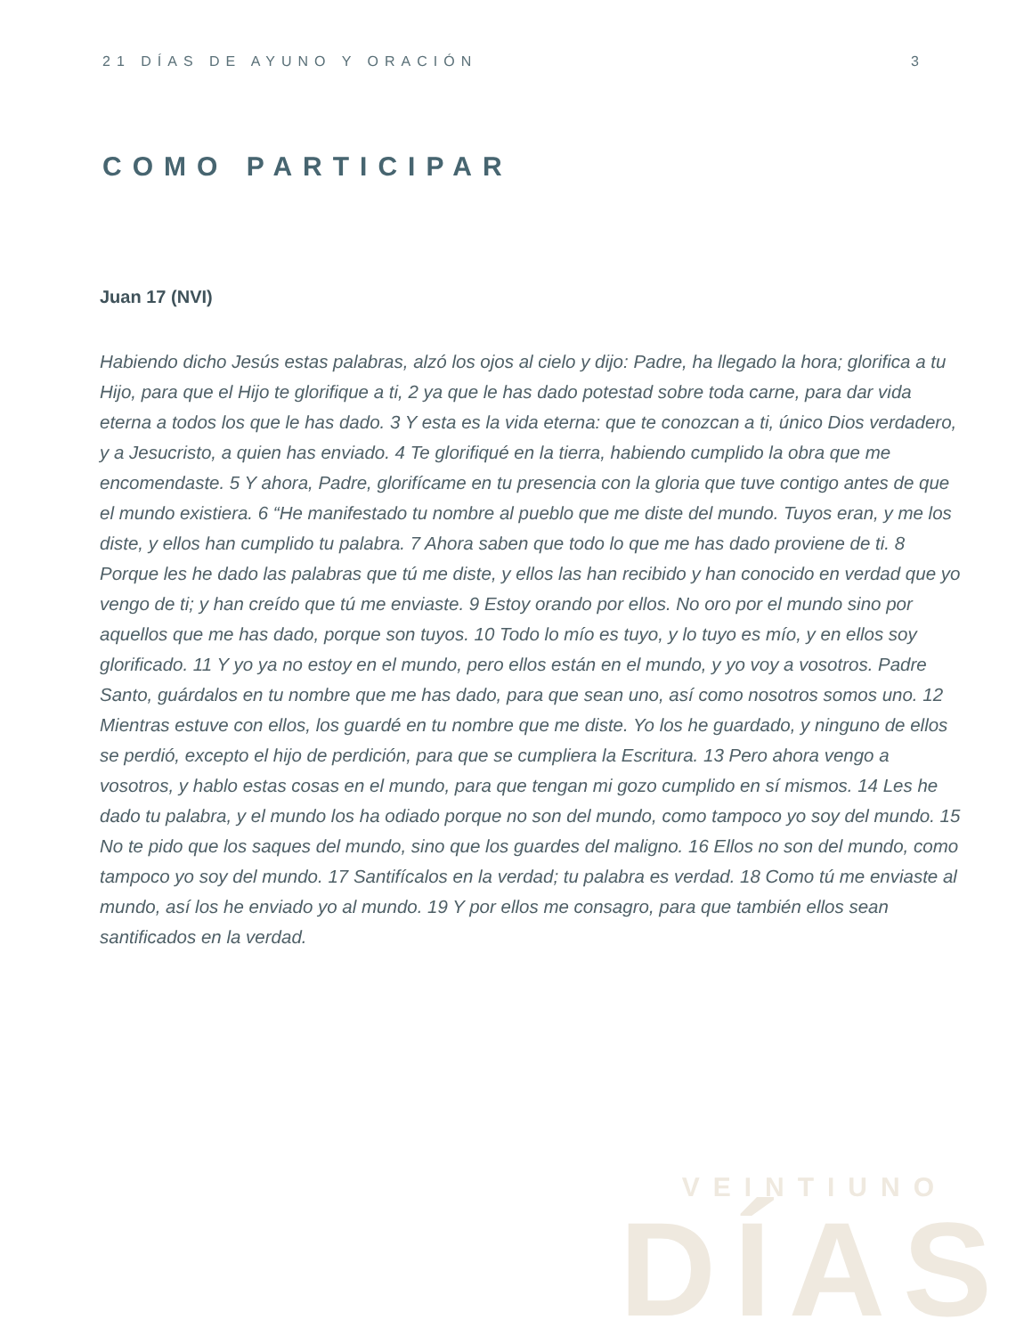21 DÍAS DE AYUNO Y ORACIÓN 3
COMO PARTICIPAR
Juan 17 (NVI)
Habiendo dicho Jesús estas palabras, alzó los ojos al cielo y dijo: Padre, ha llegado la hora; glorifica a tu Hijo, para que el Hijo te glorifique a ti, 2 ya que le has dado potestad sobre toda carne, para dar vida eterna a todos los que le has dado. 3 Y esta es la vida eterna: que te conozcan a ti, único Dios verdadero, y a Jesucristo, a quien has enviado. 4 Te glorifiqué en la tierra, habiendo cumplido la obra que me encomendaste. 5 Y ahora, Padre, glorifícame en tu presencia con la gloria que tuve contigo antes de que el mundo existiera. 6 “He manifestado tu nombre al pueblo que me diste del mundo. Tuyos eran, y me los diste, y ellos han cumplido tu palabra. 7 Ahora saben que todo lo que me has dado proviene de ti. 8 Porque les he dado las palabras que tú me diste, y ellos las han recibido y han conocido en verdad que yo vengo de ti; y han creído que tú me enviaste. 9 Estoy orando por ellos. No oro por el mundo sino por aquellos que me has dado, porque son tuyos. 10 Todo lo mío es tuyo, y lo tuyo es mío, y en ellos soy glorificado. 11 Y yo ya no estoy en el mundo, pero ellos están en el mundo, y yo voy a vosotros. Padre Santo, guárdalos en tu nombre que me has dado, para que sean uno, así como nosotros somos uno. 12 Mientras estuve con ellos, los guardé en tu nombre que me diste. Yo los he guardado, y ninguno de ellos se perdió, excepto el hijo de perdición, para que se cumpliera la Escritura. 13 Pero ahora vengo a vosotros, y hablo estas cosas en el mundo, para que tengan mi gozo cumplido en sí mismos. 14 Les he dado tu palabra, y el mundo los ha odiado porque no son del mundo, como tampoco yo soy del mundo. 15 No te pido que los saques del mundo, sino que los guardes del maligno. 16 Ellos no son del mundo, como tampoco yo soy del mundo. 17 Santifícalos en la verdad; tu palabra es verdad. 18 Como tú me enviaste al mundo, así los he enviado yo al mundo. 19 Y por ellos me consagro, para que también ellos sean santificados en la verdad.
VEINTIUNO
DÍAS